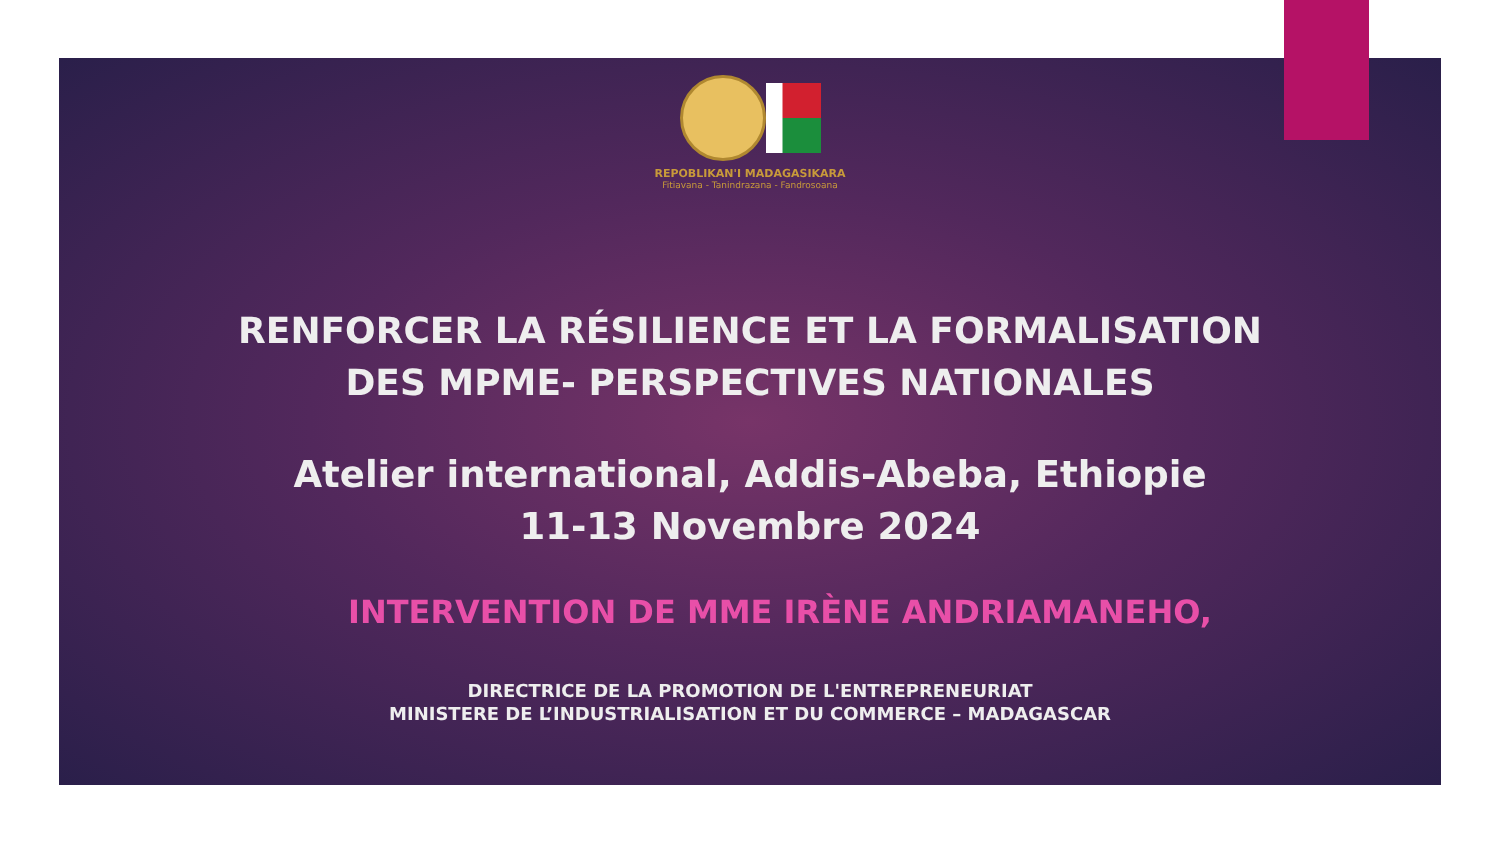REPOBLIKAN'I MADAGASIKARA
Fitiavana - Tanindrazana - Fandrosoana
RENFORCER LA RÉSILIENCE ET LA FORMALISATION
DES MPME- PERSPECTIVES NATIONALES
Atelier international, Addis-Abeba, Ethiopie
11-13 Novembre 2024
INTERVENTION DE MME IRÈNE ANDRIAMANEHO,
DIRECTRICE DE LA PROMOTION DE L'ENTREPRENEURIAT
MINISTERE DE L’INDUSTRIALISATION ET DU COMMERCE – MADAGASCAR